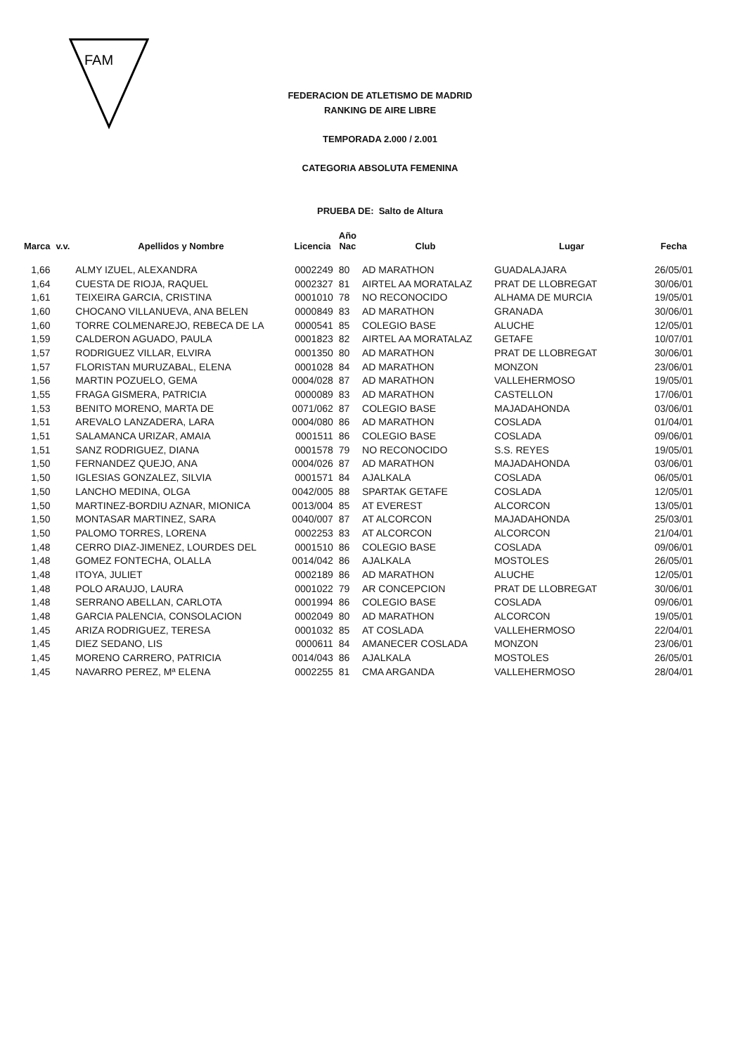FAM
FEDERACION DE ATLETISMO DE MADRID
RANKING DE AIRE LIBRE
TEMPORADA 2.000 / 2.001
CATEGORIA ABSOLUTA FEMENINA
PRUEBA DE: Salto de Altura
| Marca | v.v. | Apellidos y Nombre | Licencia | Año Nac | Club | Lugar | Fecha |
| --- | --- | --- | --- | --- | --- | --- | --- |
| 1,66 | | ALMY IZUEL, ALEXANDRA | 0002249 | 80 | AD MARATHON | GUADALAJARA | 26/05/01 |
| 1,64 | | CUESTA DE RIOJA, RAQUEL | 0002327 | 81 | AIRTEL AA MORATALAZ | PRAT DE LLOBREGAT | 30/06/01 |
| 1,61 | | TEIXEIRA GARCIA, CRISTINA | 0001010 | 78 | NO RECONOCIDO | ALHAMA DE MURCIA | 19/05/01 |
| 1,60 | | CHOCANO VILLANUEVA, ANA BELEN | 0000849 | 83 | AD MARATHON | GRANADA | 30/06/01 |
| 1,60 | | TORRE COLMENAREJO, REBECA DE LA | 0000541 | 85 | COLEGIO BASE | ALUCHE | 12/05/01 |
| 1,59 | | CALDERON AGUADO, PAULA | 0001823 | 82 | AIRTEL AA MORATALAZ | GETAFE | 10/07/01 |
| 1,57 | | RODRIGUEZ VILLAR, ELVIRA | 0001350 | 80 | AD MARATHON | PRAT DE LLOBREGAT | 30/06/01 |
| 1,57 | | FLORISTAN MURUZABAL, ELENA | 0001028 | 84 | AD MARATHON | MONZON | 23/06/01 |
| 1,56 | | MARTIN POZUELO, GEMA | 0004/028 | 87 | AD MARATHON | VALLEHERMOSO | 19/05/01 |
| 1,55 | | FRAGA GISMERA, PATRICIA | 0000089 | 83 | AD MARATHON | CASTELLON | 17/06/01 |
| 1,53 | | BENITO MORENO, MARTA DE | 0071/062 | 87 | COLEGIO BASE | MAJADAHONDA | 03/06/01 |
| 1,51 | | AREVALO LANZADERA, LARA | 0004/080 | 86 | AD MARATHON | COSLADA | 01/04/01 |
| 1,51 | | SALAMANCA URIZAR, AMAIA | 0001511 | 86 | COLEGIO BASE | COSLADA | 09/06/01 |
| 1,51 | | SANZ RODRIGUEZ, DIANA | 0001578 | 79 | NO RECONOCIDO | S.S. REYES | 19/05/01 |
| 1,50 | | FERNANDEZ QUEJO, ANA | 0004/026 | 87 | AD MARATHON | MAJADAHONDA | 03/06/01 |
| 1,50 | | IGLESIAS GONZALEZ, SILVIA | 0001571 | 84 | AJALKALA | COSLADA | 06/05/01 |
| 1,50 | | LANCHO MEDINA, OLGA | 0042/005 | 88 | SPARTAK GETAFE | COSLADA | 12/05/01 |
| 1,50 | | MARTINEZ-BORDIU AZNAR, MIONICA | 0013/004 | 85 | AT EVEREST | ALCORCON | 13/05/01 |
| 1,50 | | MONTASAR MARTINEZ, SARA | 0040/007 | 87 | AT ALCORCON | MAJADAHONDA | 25/03/01 |
| 1,50 | | PALOMO TORRES, LORENA | 0002253 | 83 | AT ALCORCON | ALCORCON | 21/04/01 |
| 1,48 | | CERRO DIAZ-JIMENEZ, LOURDES DEL | 0001510 | 86 | COLEGIO BASE | COSLADA | 09/06/01 |
| 1,48 | | GOMEZ FONTECHA, OLALLA | 0014/042 | 86 | AJALKALA | MOSTOLES | 26/05/01 |
| 1,48 | | ITOYA, JULIET | 0002189 | 86 | AD MARATHON | ALUCHE | 12/05/01 |
| 1,48 | | POLO ARAUJO, LAURA | 0001022 | 79 | AR CONCEPCION | PRAT DE LLOBREGAT | 30/06/01 |
| 1,48 | | SERRANO ABELLAN, CARLOTA | 0001994 | 86 | COLEGIO BASE | COSLADA | 09/06/01 |
| 1,48 | | GARCIA PALENCIA, CONSOLACION | 0002049 | 80 | AD MARATHON | ALCORCON | 19/05/01 |
| 1,45 | | ARIZA RODRIGUEZ, TERESA | 0001032 | 85 | AT COSLADA | VALLEHERMOSO | 22/04/01 |
| 1,45 | | DIEZ SEDANO, LIS | 0000611 | 84 | AMANECER COSLADA | MONZON | 23/06/01 |
| 1,45 | | MORENO CARRERO, PATRICIA | 0014/043 | 86 | AJALKALA | MOSTOLES | 26/05/01 |
| 1,45 | | NAVARRO PEREZ, Mª ELENA | 0002255 | 81 | CMA ARGANDA | VALLEHERMOSO | 28/04/01 |